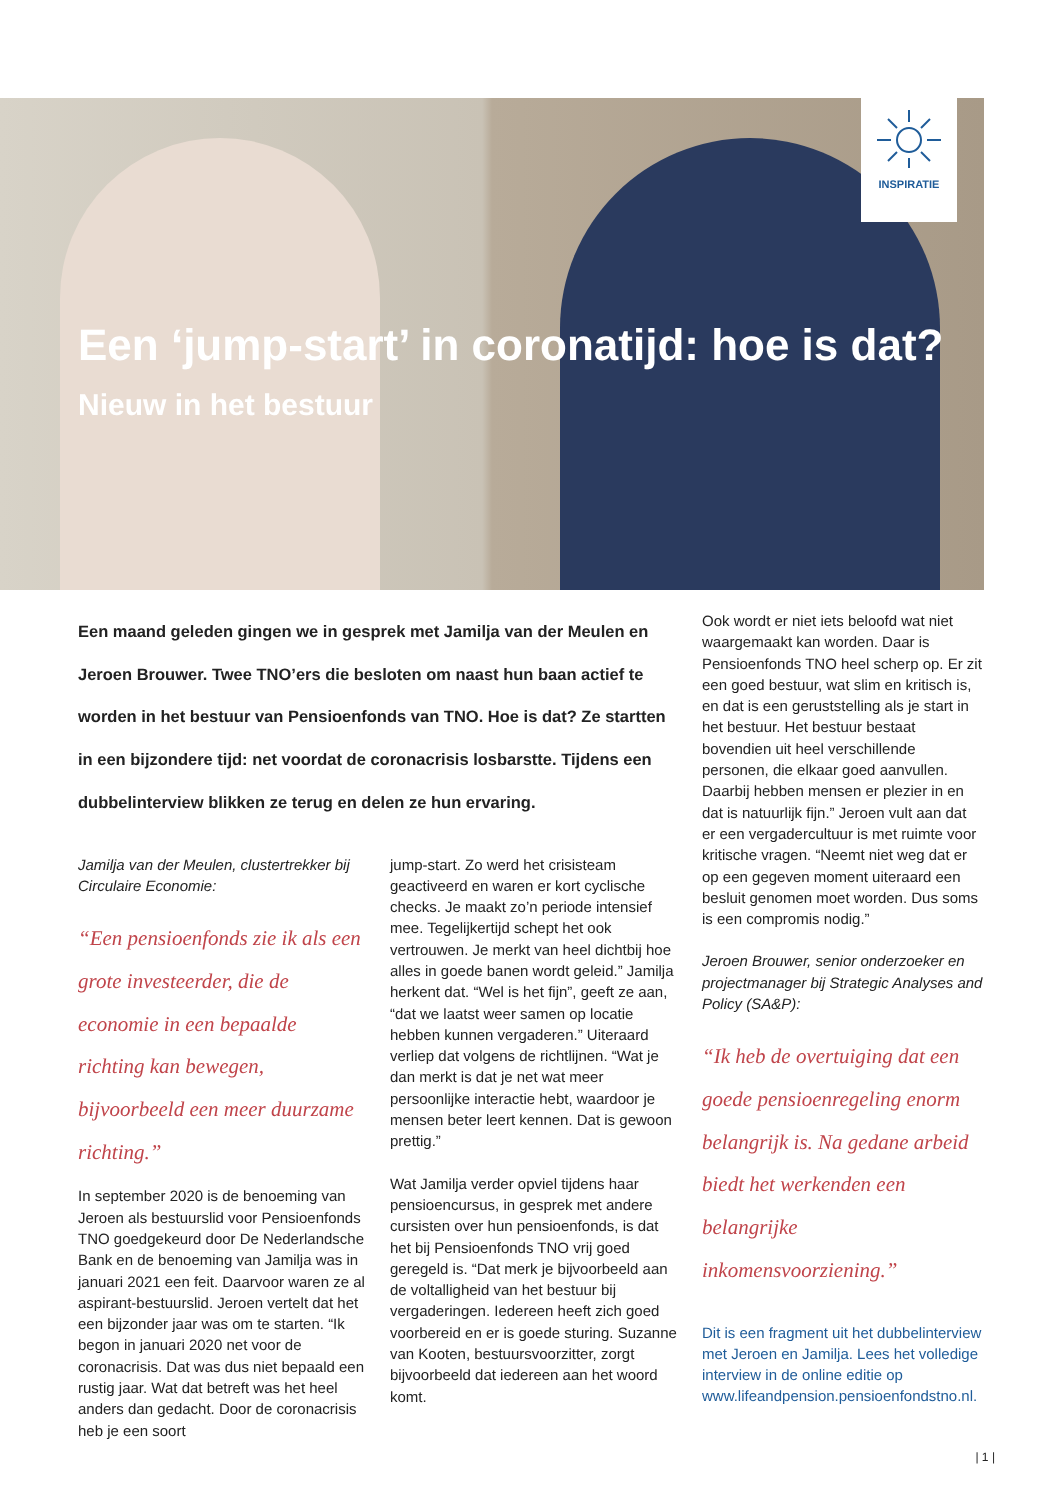INSPIRATIE
Een ‘jump-start’ in coronatijd: hoe is dat?
Nieuw in het bestuur
Een maand geleden gingen we in gesprek met Jamilja van der Meulen en Jeroen Brouwer. Twee TNO’ers die besloten om naast hun baan actief te worden in het bestuur van Pensioenfonds van TNO. Hoe is dat? Ze startten in een bijzondere tijd: net voordat de coronacrisis losbarstte. Tijdens een dubbelinterview blikken ze terug en delen ze hun ervaring.
Jamilja van der Meulen, clustertrekker bij Circulaire Economie:
“Een pensioenfonds zie ik als een grote investeerder, die de economie in een bepaalde richting kan bewegen, bijvoorbeeld een meer duurzame richting.”
In september 2020 is de benoeming van Jeroen als bestuurslid voor Pensioenfonds TNO goedgekeurd door De Nederlandsche Bank en de benoeming van Jamilja was in januari 2021 een feit. Daarvoor waren ze al aspirant-bestuurslid. Jeroen vertelt dat het een bijzonder jaar was om te starten. “Ik begon in januari 2020 net voor de coronacrisis. Dat was dus niet bepaald een rustig jaar. Wat dat betreft was het heel anders dan gedacht. Door de coronacrisis heb je een soort
jump-start. Zo werd het crisisteam geactiveerd en waren er kort cyclische checks. Je maakt zo’n periode intensief mee. Tegelijkertijd schept het ook vertrouwen. Je merkt van heel dichtbij hoe alles in goede banen wordt geleid.” Jamilja herkent dat. “Wel is het fijn”, geeft ze aan, “dat we laatst weer samen op locatie hebben kunnen vergaderen.” Uiteraard verliep dat volgens de richtlijnen. “Wat je dan merkt is dat je net wat meer persoonlijke interactie hebt, waardoor je mensen beter leert kennen. Dat is gewoon prettig.”
Wat Jamilja verder opviel tijdens haar pensioencursus, in gesprek met andere cursisten over hun pensioenfonds, is dat het bij Pensioenfonds TNO vrij goed geregeld is. “Dat merk je bijvoorbeeld aan de voltalligheid van het bestuur bij vergaderingen. Iedereen heeft zich goed voorbereid en er is goede sturing. Suzanne van Kooten, bestuursvoorzitter, zorgt bijvoorbeeld dat iedereen aan het woord komt.
Ook wordt er niet iets beloofd wat niet waargemaakt kan worden. Daar is Pensioenfonds TNO heel scherp op. Er zit een goed bestuur, wat slim en kritisch is, en dat is een geruststelling als je start in het bestuur. Het bestuur bestaat bovendien uit heel verschillende personen, die elkaar goed aanvullen. Daarbij hebben mensen er plezier in en dat is natuurlijk fijn.” Jeroen vult aan dat er een vergadercultuur is met ruimte voor kritische vragen. “Neemt niet weg dat er op een gegeven moment uiteraard een besluit genomen moet worden. Dus soms is een compromis nodig.”
Jeroen Brouwer, senior onderzoeker en projectmanager bij Strategic Analyses and Policy (SA&P):
“Ik heb de overtuiging dat een goede pensioenregeling enorm belangrijk is. Na gedane arbeid biedt het werkenden een belangrijke inkomensvoorziening.”
Dit is een fragment uit het dubbelinterview met Jeroen en Jamilja. Lees het volledige interview in de online editie op www.lifeandpension.pensioenfondstno.nl.
| 1 |